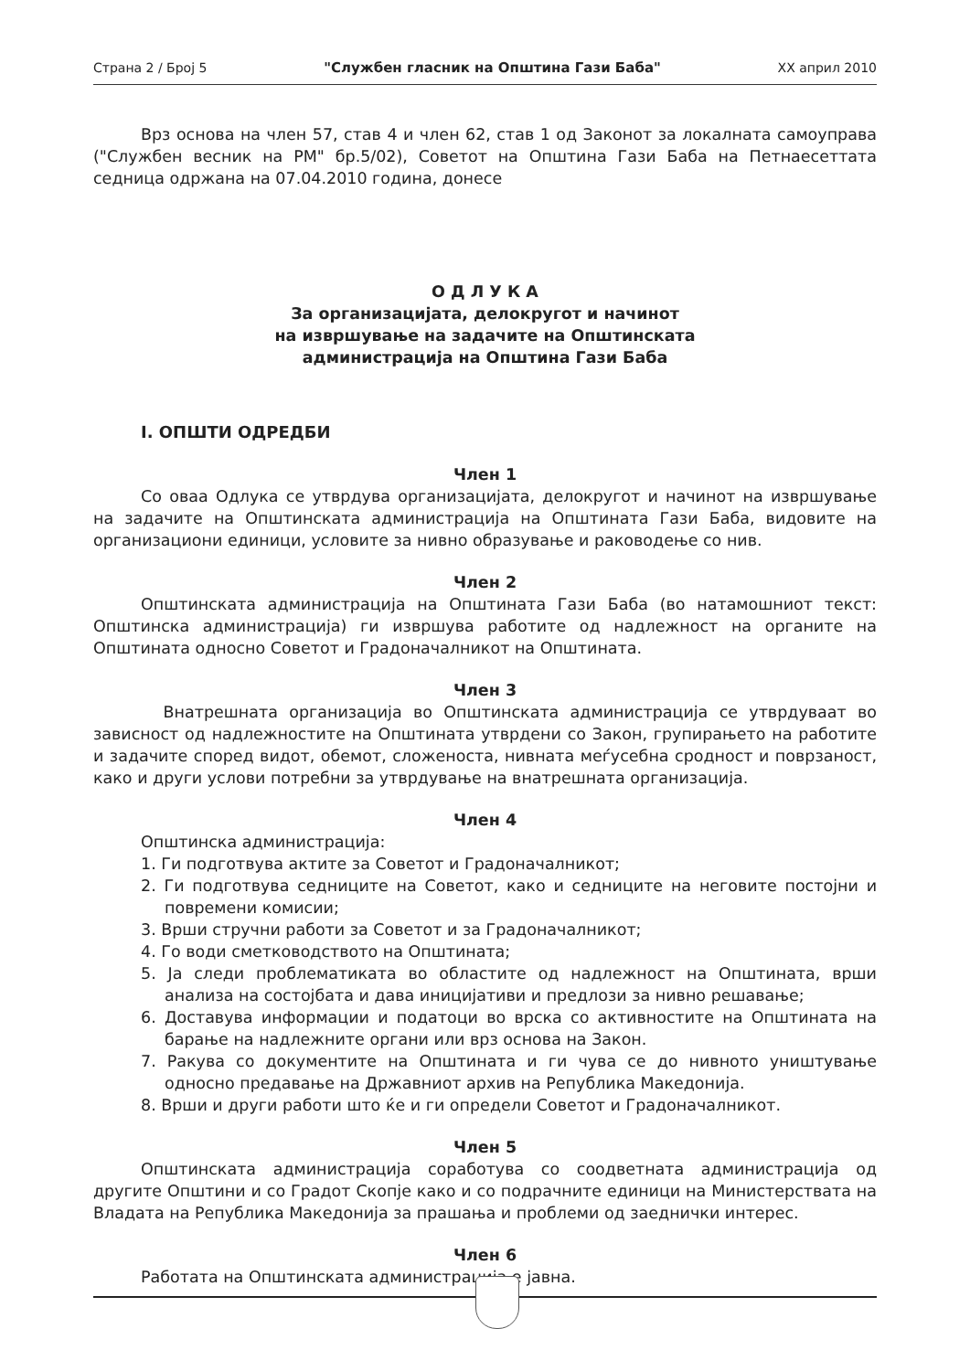Страна 2 / Број 5 "Службен гласник на Општина Гази Баба" XX април 2010
Врз основа на член 57, став 4 и член 62, став 1 од Законот за локалната самоуправа ("Службен весник на РМ" бр.5/02), Советот на Општина Гази Баба на Петнаесеттата седница одржана на 07.04.2010 година, донесе
О Д Л У К А
За организацијата, делокругот и начинот
на извршување на задачите на Општинската
администрација на Општина Гази Баба
I. ОПШТИ ОДРЕДБИ
Член 1
Со оваа Одлука се утврдува организацијата, делокругот и начинот на извршување на задачите на Општинската администрација на Општината Гази Баба, видовите на организациони единици, условите за нивно образување и раководење со нив.
Член 2
Општинската администрација на Општината Гази Баба (во натамошниот текст: Општинска администрација) ги извршува работите од надлежност на органите на Општината односно Советот и Градоначалникот на Општината.
Член 3
Внатрешната организација во Општинската администрација се утврдуваат во зависност од надлежностите на Општината утврдени со Закон, групирањето на работите и задачите според видот, обемот, сложеноста, нивната меѓусебна сродност и поврзаност, како и други услови потребни за утврдување на внатрешната организација.
Член 4
Општинска администрација:
1. Ги подготвува актите за Советот и Градоначалникот;
2. Ги подготвува седниците на Советот, како и седниците на неговите постојни и повремени комисии;
3. Врши стручни работи за Советот и за Градоначалникот;
4. Го води сметководството на Општината;
5. Ја следи проблематиката во областите од надлежност на Општината, врши анализа на состојбата и дава иницијативи и предлози за нивно решавање;
6. Доставува информации и податоци во врска со активностите на Општината на барање на надлежните органи или врз основа на Закон.
7. Ракува со документите на Општината и ги чува се до нивното уништување односно предавање на Државниот архив на Република Македонија.
8. Врши и други работи што ќе и ги определи Советот и Градоначалникот.
Член 5
Општинската администрација соработува со соодветната администрација од другите Општини и со Градот Скопје како и со подрачните единици на Министерствата на Владата на Република Македонија за прашања и проблеми од заеднички интерес.
Член 6
Работата на Општинската администрација е јавна.